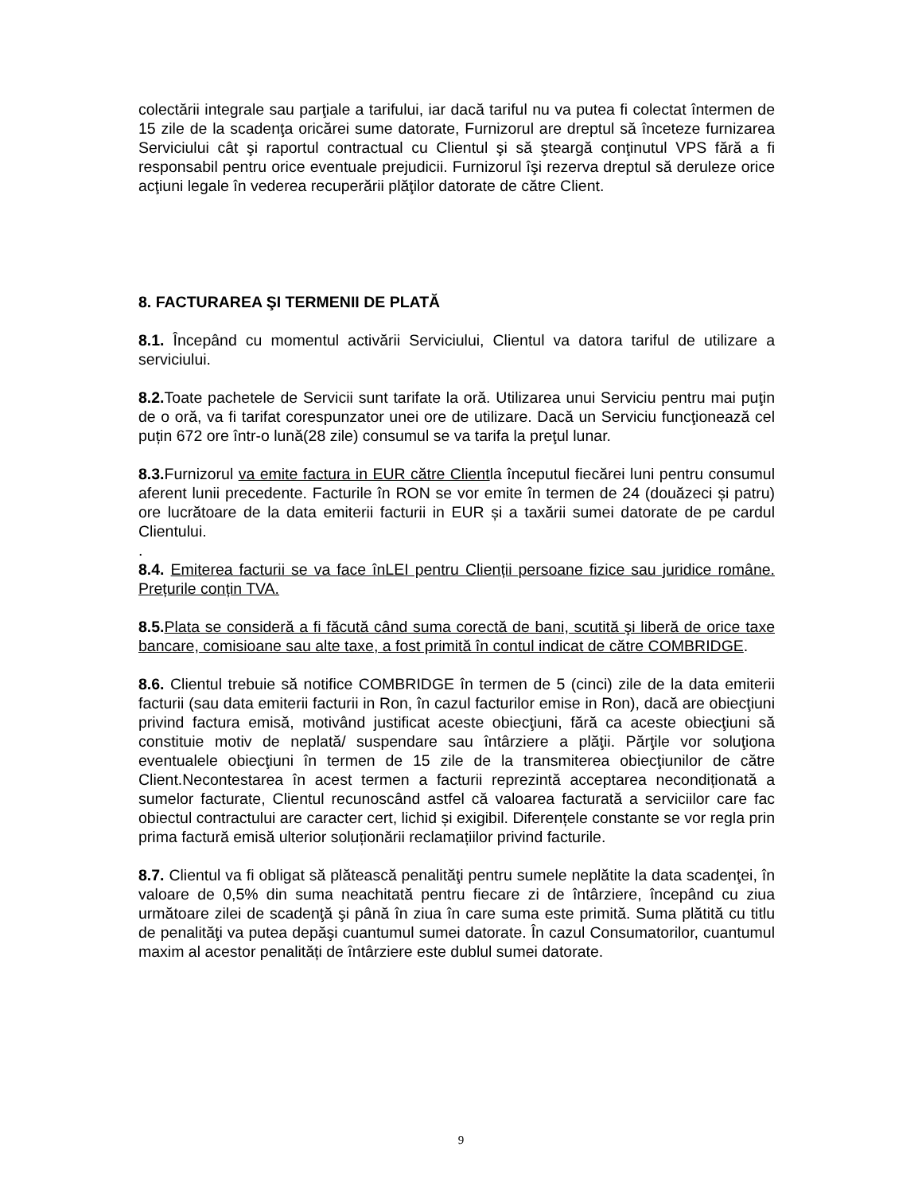colectării integrale sau parţiale a tarifului, iar dacă tariful nu va putea fi colectat întermen de 15 zile de la scadenţa oricărei sume datorate, Furnizorul are dreptul să înceteze furnizarea Serviciului cât şi raportul contractual cu Clientul şi să şteargă conţinutul VPS fără a fi responsabil pentru orice eventuale prejudicii. Furnizorul îşi rezerva dreptul să deruleze orice acţiuni legale în vederea recuperării plăţilor datorate de către Client.
8. FACTURAREA ŞI TERMENII DE PLATĂ
8.1. Începând cu momentul activării Serviciului, Clientul va datora tariful de utilizare a serviciului.
8.2. Toate pachetele de Servicii sunt tarifate la oră. Utilizarea unui Serviciu pentru mai puţin de o oră, va fi tarifat corespunzator unei ore de utilizare. Dacă un Serviciu funcţionează cel puțin 672 ore într-o lună(28 zile) consumul se va tarifa la preţul lunar.
8.3. Furnizorul va emite factura in EUR către Clientla începutul fiecărei luni pentru consumul aferent lunii precedente. Facturile în RON se vor emite în termen de 24 (douăzeci și patru) ore lucrătoare de la data emiterii facturii in EUR și a taxării sumei datorate de pe cardul Clientului.
.
8.4. Emiterea facturii se va face înLEI pentru Clienții persoane fizice sau juridice române. Prețurile conțin TVA.
8.5. Plata se consideră a fi făcută când suma corectă de bani, scutită şi liberă de orice taxe bancare, comisioane sau alte taxe, a fost primită în contul indicat de către COMBRIDGE.
8.6. Clientul trebuie să notifice COMBRIDGE în termen de 5 (cinci) zile de la data emiterii facturii (sau data emiterii facturii in Ron, în cazul facturilor emise in Ron), dacă are obiecţiuni privind factura emisă, motivând justificat aceste obiecţiuni, fără ca aceste obiecţiuni să constituie motiv de neplată/ suspendare sau întârziere a plăţii. Părţile vor soluţiona eventualele obiecţiuni în termen de 15 zile de la transmiterea obiecţiunilor de către Client.Necontestarea în acest termen a facturii reprezintă acceptarea necondiționată a sumelor facturate, Clientul recunoscând astfel că valoarea facturată a serviciilor care fac obiectul contractului are caracter cert, lichid și exigibil. Diferențele constante se vor regla prin prima factură emisă ulterior soluționării reclamațiilor privind facturile.
8.7. Clientul va fi obligat să plătească penalităţi pentru sumele neplătite la data scadenţei, în valoare de 0,5% din suma neachitată pentru fiecare zi de întârziere, începând cu ziua următoare zilei de scadenţă şi până în ziua în care suma este primită. Suma plătită cu titlu de penalităţi va putea depăşi cuantumul sumei datorate. În cazul Consumatorilor, cuantumul maxim al acestor penalități de întârziere este dublul sumei datorate.
9